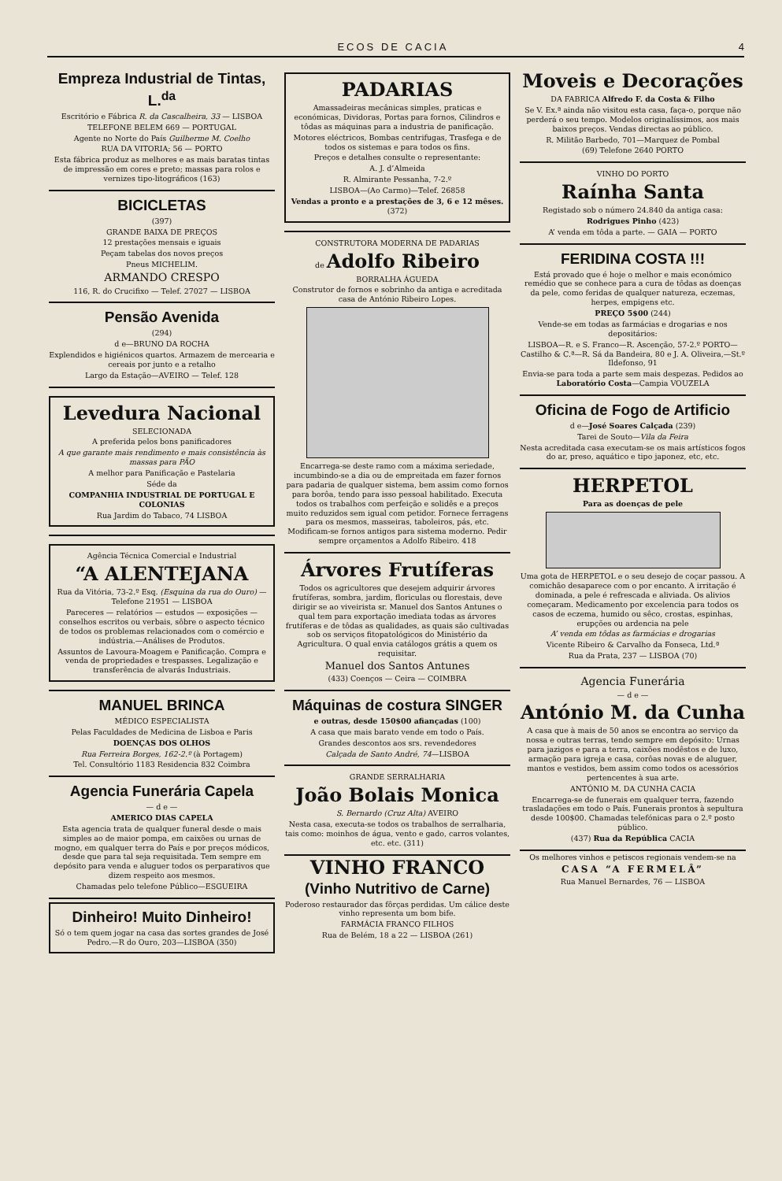ECOS DE CACIA 4
Empreza Industrial de Tintas, L.<sup>da</sup>
Escritório e Fábrica R. da Cascalheira, 33 — LISBOA
TELEFONE BELEM 669 — PORTUGAL
Agente no Norte do País Guilherme M. Coelho
RUA DA VITORIA; 56 — PORTO
Esta fábrica produz as melhores e as mais baratas tintas de impressão em cores e preto; massas para rolos e vernizes tipo-litográficos (163)
BICICLETAS
(397)
GRANDE BAIXA DE PREÇOS
12 prestações mensais e iguais
Peçam tabelas dos novos preços
Pneus MICHELIM.
ARMANDO CRESPO
116, R. do Crucifixo — Telef. 27027 — LISBOA
Pensão Avenida
(294)
d e—BRUNO DA ROCHA
Explendidos e higiénicos quartos. Armazem de mercearia e cereais por junto e a retalho
Largo da Estação—AVEIRO — Telef. 128
Levedura Nacional
SELECIONADA
A preferida pelos bons panificadores
A que garante mais rendimento e mais consistência às massas para PÃO
A melhor para Panificação e Pastelaria
Séde da
COMPANHIA INDUSTRIAL DE PORTUGAL E COLONIAS
Rua Jardim do Tabaco, 74 LISBOA
Agência Técnica Comercial e Industrial
“A ALENTEJANA
Rua da Vitória, 73-2.º Esq. (Esquina da rua do Ouro) — Telefone 21951 — LISBOA
Pareceres — relatórios — estudos — exposições — conselhos escritos ou verbais, sôbre o aspecto técnico de todos os problemas relacionados com o comércio e indústria.—Análises de Produtos.
Assuntos de Lavoura-Moagem e Panificação. Compra e venda de propriedades e trespasses. Legalização e transferência de alvarás Industriais.
MANUEL BRINCA
MÉDICO ESPECIALISTA
Pelas Faculdades de Medicina de Lisboa e Paris
DOENÇAS DOS OLHOS
Rua Ferreira Borges, 162-2.º (à Portagem)
Tel. Consultório 1183 Residencia 832 Coimbra
Agencia Funerária Capela
— d e —
AMERICO DIAS CAPELA
Esta agencia trata de qualquer funeral desde o mais simples ao de maior pompa, em caixões ou urnas de mogno, em qualquer terra do País e por preços módicos, desde que para tal seja requisitada. Tem sempre em depósito para venda e aluguer todos os perparativos que dizem respeito aos mesmos.
Chamadas pelo telefone Público—ESGUEIRA
Dinheiro! Muito Dinheiro!
Só o tem quem jogar na casa das sortes grandes de José Pedro.—R do Ouro, 203—LISBOA (350)
PADARIAS
Amassadeiras mecânicas simples, praticas e económicas, Dividoras, Portas para fornos, Cilindros e tôdas as máquinas para a industria de panificação.
Motores eléctricos, Bombas centrifugas, Trasfega e de todos os sistemas e para todos os fins.
Preços e detalhes consulte o representante:
A. J. d’Almeida
R. Almirante Pessanha, 7-2.º
LISBOA—(Ao Carmo)—Telef. 26858
Vendas a pronto e a prestações de 3, 6 e 12 mêses. (372)
CONSTRUTORA MODERNA DE PADARIAS
de Adolfo Ribeiro
BORRALHA ÁGUEDA
Construtor de fornos e sobrinho da antiga e acreditada casa de António Ribeiro Lopes.
Encarrega-se deste ramo com a máxima seriedade, incumbindo-se a dia ou de empreitada em fazer fornos para padaria de qualquer sistema, bem assim como fornos para borôa, tendo para isso pessoal habilitado. Executa todos os trabalhos com perfeição e solidês e a preços muito reduzidos sem igual com petidor. Fornece ferragens para os mesmos, masseiras, taboleiros, pás, etc. Modificam-se fornos antigos para sistema moderno. Pedir sempre orçamentos a Adolfo Ribeiro. 418
Árvores Frutíferas
Todos os agricultores que desejem adquirir árvores frutíferas, sombra, jardim, floriculas ou florestais, deve dirigir se ao viveirista sr. Manuel dos Santos Antunes o qual tem para exportação imediata todas as árvores frutíferas e de tôdas as qualidades, as quais são cultivadas sob os serviços fitopatológicos do Ministério da Agricultura. O qual envia catálogos grátis a quem os requisitar.
Manuel dos Santos Antunes
(433) Coenços — Ceira — COIMBRA
Máquinas de costura SINGER
e outras, desde 150$00 afiançadas (100)
A casa que mais barato vende em todo o País.
Grandes descontos aos srs. revendedores
Calçada de Santo André, 74—LISBOA
GRANDE SERRALHARIA
João Bolais Monica
S. Bernardo (Cruz Alta) AVEIRO
Nesta casa, executa-se todos os trabalhos de serralharia, tais como: moinhos de água, vento e gado, carros volantes, etc. etc. (311)
VINHO FRANCO
(Vinho Nutritivo de Carne)
Poderoso restaurador das fôrças perdidas. Um cálice deste vinho representa um bom bife.
FARMÁCIA FRANCO FILHOS
Rua de Belém, 18 a 22 — LISBOA (261)
Moveis e Decorações
DA FABRICA Alfredo F. da Costa & Filho
Se V. Ex.ª ainda não visitou esta casa, faça-o, porque não perderá o seu tempo. Modelos originalíssimos, aos mais baixos preços. Vendas directas ao público.
R. Militão Barbedo, 701—Marquez de Pombal
(69) Telefone 2640 PORTO
VINHO DO PORTO
Raínha Santa
Registado sob o número 24.840 da antiga casa:
Rodrigues Pinho (423)
A’ venda em tôda a parte. — GAIA — PORTO
FERIDINA COSTA !!!
Está provado que é hoje o melhor e mais económico remédio que se conhece para a cura de tôdas as doenças da pele, como feridas de qualquer natureza, eczemas, herpes, empigens etc.
PREÇO 5$00 (244)
Vende-se em todas as farmácias e drogarias e nos depositários:
LISBOA—R. e S. Franco—R. Ascenção, 57-2.º PORTO—Castilho & C.ª—R. Sá da Bandeira, 80 e J. A. Oliveira,—St.º Ildefonso, 91
Envia-se para toda a parte sem mais despezas. Pedidos ao Laboratório Costa—Campia VOUZELA
Oficina de Fogo de Artificio
d e—José Soares Calçada (239)
Tarei de Souto—Vila da Feira
Nesta acreditada casa executam-se os mais artísticos fogos do ar, preso, aquático e tipo japonez, etc, etc.
HERPETOL
Para as doenças de pele
Uma gota de HERPETOL e o seu desejo de coçar passou. A comichão desaparece com o por encanto. A irritação é dominada, a pele é refrescada e aliviada. Os alivios começaram. Medicamento por excelencia para todos os casos de eczema, humido ou sêco, crostas, espinhas, erupções ou ardencia na pele
A’ venda em tôdas as farmácias e drogarias
Vicente Ribeiro & Carvalho da Fonseca, Ltd.ª
Rua da Prata, 237 — LISBOA (70)
Agencia Funerária
— d e —
António M. da Cunha
A casa que à mais de 50 anos se encontra ao serviço da nossa e outras terras, tendo sempre em depósito: Urnas para jazigos e para a terra, caixões modêstos e de luxo, armação para igreja e casa, corôas novas e de aluguer, mantos e vestidos, bem assim como todos os acessórios pertencentes à sua arte.
ANTÓNIO M. DA CUNHA CACIA
Encarrega-se de funerais em qualquer terra, fazendo trasladações em todo o País. Funerais prontos à sepultura desde 100$00. Chamadas telefónicas para o 2.º posto público.
(437) Rua da República CACIA
Os melhores vinhos e petiscos regionais vendem-se na
CASA “A FERMELÂ”
Rua Manuel Bernardes, 76 — LISBOA